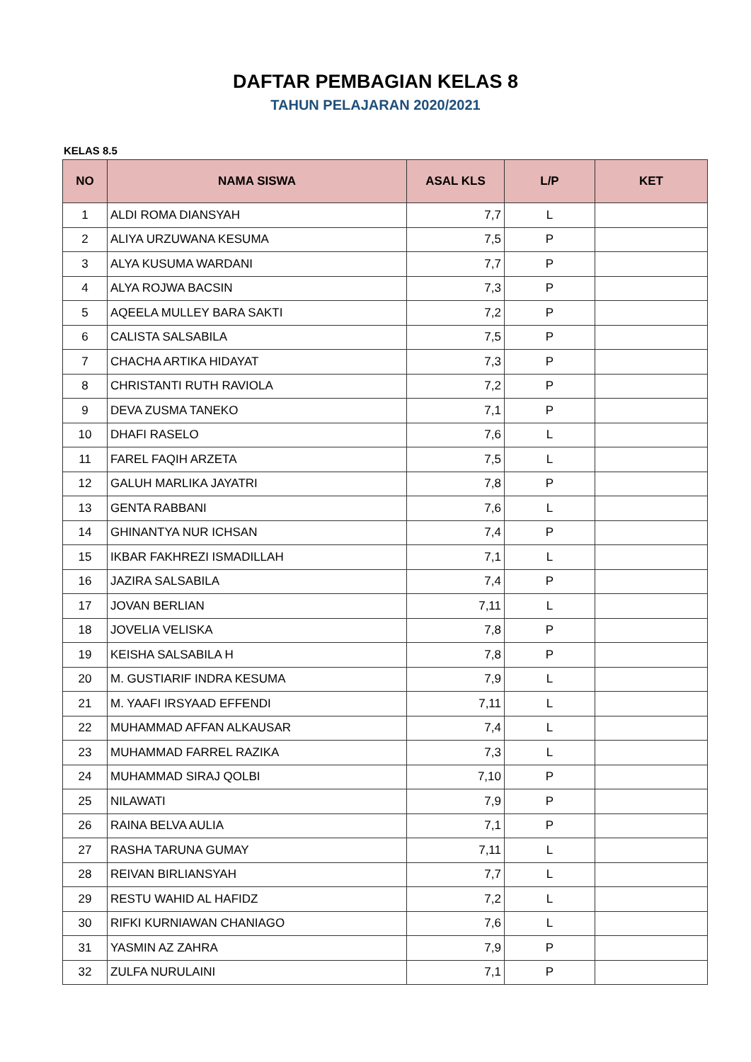DAFTAR PEMBAGIAN KELAS 8
TAHUN PELAJARAN 2020/2021
KELAS 8.5
| NO | NAMA SISWA | ASAL KLS | L/P | KET |
| --- | --- | --- | --- | --- |
| 1 | ALDI ROMA DIANSYAH | 7,7 | L | |
| 2 | ALIYA URZUWANA KESUMA | 7,5 | P | |
| 3 | ALYA KUSUMA WARDANI | 7,7 | P | |
| 4 | ALYA ROJWA BACSIN | 7,3 | P | |
| 5 | AQEELA MULLEY BARA SAKTI | 7,2 | P | |
| 6 | CALISTA SALSABILA | 7,5 | P | |
| 7 | CHACHA ARTIKA HIDAYAT | 7,3 | P | |
| 8 | CHRISTANTI RUTH RAVIOLA | 7,2 | P | |
| 9 | DEVA ZUSMA TANEKO | 7,1 | P | |
| 10 | DHAFI RASELO | 7,6 | L | |
| 11 | FAREL FAQIH ARZETA | 7,5 | L | |
| 12 | GALUH MARLIKA JAYATRI | 7,8 | P | |
| 13 | GENTA RABBANI | 7,6 | L | |
| 14 | GHINANTYA NUR ICHSAN | 7,4 | P | |
| 15 | IKBAR FAKHREZI ISMADILLAH | 7,1 | L | |
| 16 | JAZIRA SALSABILA | 7,4 | P | |
| 17 | JOVAN BERLIAN | 7,11 | L | |
| 18 | JOVELIA VELISKA | 7,8 | P | |
| 19 | KEISHA SALSABILA H | 7,8 | P | |
| 20 | M. GUSTIARIF INDRA KESUMA | 7,9 | L | |
| 21 | M. YAAFI IRSYAAD EFFENDI | 7,11 | L | |
| 22 | MUHAMMAD AFFAN ALKAUSAR | 7,4 | L | |
| 23 | MUHAMMAD FARREL RAZIKA | 7,3 | L | |
| 24 | MUHAMMAD SIRAJ QOLBI | 7,10 | P | |
| 25 | NILAWATI | 7,9 | P | |
| 26 | RAINA BELVA AULIA | 7,1 | P | |
| 27 | RASHA TARUNA GUMAY | 7,11 | L | |
| 28 | REIVAN BIRLIANSYAH | 7,7 | L | |
| 29 | RESTU WAHID AL HAFIDZ | 7,2 | L | |
| 30 | RIFKI KURNIAWAN CHANIAGO | 7,6 | L | |
| 31 | YASMIN AZ ZAHRA | 7,9 | P | |
| 32 | ZULFA NURULAINI | 7,1 | P | |